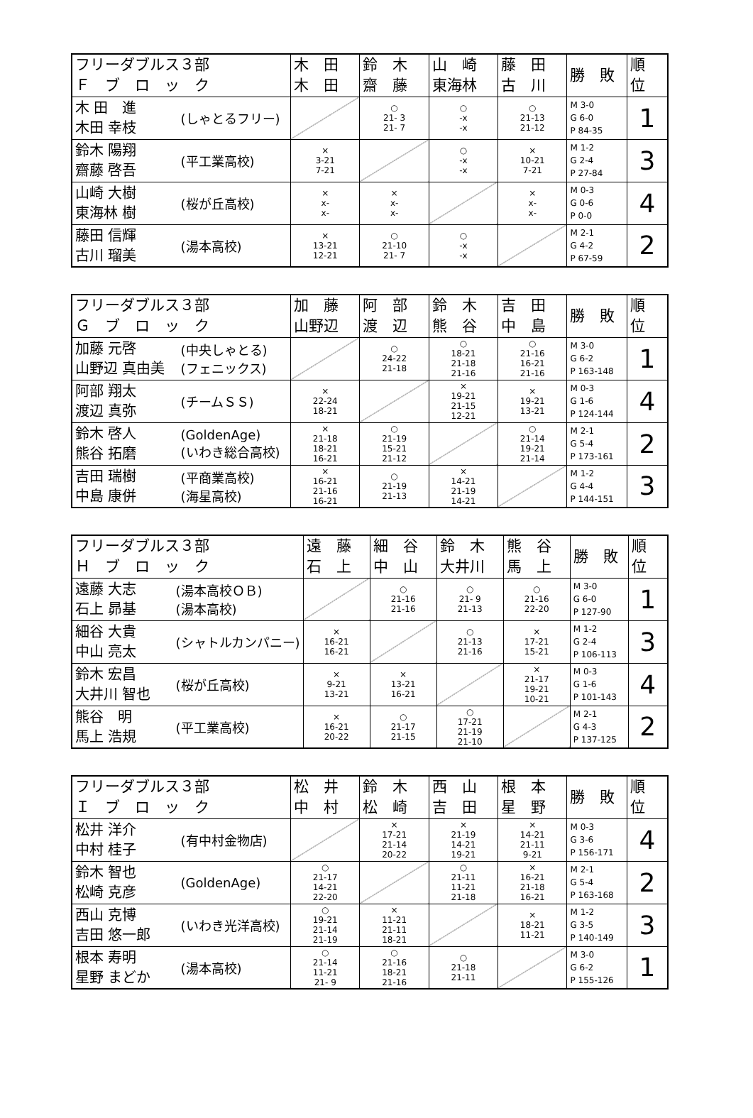| フリーダブルス３部 Ｆ ブ ロ ッ ク | | 木 田 木 田 | 鈴 木 齋 藤 | 山 崎 東海林 | 藤 田 古 川 | 勝 敗 | 順 位 |
| --- | --- | --- | --- | --- | --- | --- | --- |
| 木 田 進 木田 幸枝 | (しゃとるフリー) | | ○ 21- 3 21- 7 | ○ -x -x | ○ 21-13 21-12 | M 3-0 G 6-0 P 84-35 | 1 |
| 鈴木 陽翔 齋藤 啓吾 | (平工業高校) | × 3-21 7-21 | | ○ -x -x | × 10-21 7-21 | M 1-2 G 2-4 P 27-84 | 3 |
| 山崎 大樹 東海林 樹 | (桜が丘高校) | × x- x- | × x- x- | | × x- x- | M 0-3 G 0-6 P 0-0 | 4 |
| 藤田 信輝 古川 瑠美 | (湯本高校) | × 13-21 12-21 | ○ 21-10 21- 7 | ○ -x -x | | M 2-1 G 4-2 P 67-59 | 2 |
| フリーダブルス３部 Ｇ ブ ロ ッ ク | | 加 藤 山野辺 | 阿 部 渡 辺 | 鈴 木 熊 谷 | 吉 田 中 島 | 勝 敗 | 順 位 |
| --- | --- | --- | --- | --- | --- | --- | --- |
| 加藤 元啓 山野辺 真由美 | (中央しゃとる) (フェニックス) | | ○ 24-22 21-18 | ○ 18-21 21-18 21-16 | ○ 21-16 16-21 21-16 | M 3-0 G 6-2 P 163-148 | 1 |
| 阿部 翔太 渡辺 真弥 | (チームＳＳ) | × 22-24 18-21 | | × 19-21 21-15 12-21 | × 19-21 13-21 | M 0-3 G 1-6 P 124-144 | 4 |
| 鈴木 啓人 熊谷 拓磨 | (GoldenAge) (いわき総合高校) | × 21-18 18-21 16-21 | ○ 21-19 15-21 21-12 | | ○ 21-14 19-21 21-14 | M 2-1 G 5-4 P 173-161 | 2 |
| 吉田 瑞樹 中島 康併 | (平商業高校) (海星高校) | × 16-21 21-16 16-21 | ○ 21-19 21-13 | × 14-21 21-19 14-21 | | M 1-2 G 4-4 P 144-151 | 3 |
| フリーダブルス３部 Ｈ ブ ロ ッ ク | | 遠 藤 石 上 | 細 谷 中 山 | 鈴 木 大井川 | 熊 谷 馬 上 | 勝 敗 | 順 位 |
| --- | --- | --- | --- | --- | --- | --- | --- |
| 遠藤 大志 石上 昴基 | (湯本高校ＯＢ) (湯本高校) | | ○ 21-16 21-16 | ○ 21- 9 21-13 | ○ 21-16 22-20 | M 3-0 G 6-0 P 127-90 | 1 |
| 細谷 大貴 中山 亮太 | (シャトルカンパニー) | × 16-21 16-21 | | ○ 21-13 21-16 | × 17-21 15-21 | M 1-2 G 2-4 P 106-113 | 3 |
| 鈴木 宏昌 大井川 智也 | (桜が丘高校) | × 9-21 13-21 | × 13-21 16-21 | | × 21-17 19-21 10-21 | M 0-3 G 1-6 P 101-143 | 4 |
| 熊谷 明 馬上 浩規 | (平工業高校) | × 16-21 20-22 | ○ 21-17 21-15 | ○ 17-21 21-19 21-10 | | M 2-1 G 4-3 P 137-125 | 2 |
| フリーダブルス３部 Ｉ ブ ロ ッ ク | | 松 井 中 村 | 鈴 木 松 崎 | 西 山 吉 田 | 根 本 星 野 | 勝 敗 | 順 位 |
| --- | --- | --- | --- | --- | --- | --- | --- |
| 松井 洋介 中村 桂子 | (有中村金物店) | | × 17-21 21-14 20-22 | × 21-19 14-21 19-21 | × 14-21 21-11 9-21 | M 0-3 G 3-6 P 156-171 | 4 |
| 鈴木 智也 松崎 克彦 | (GoldenAge) | ○ 21-17 14-21 22-20 | | ○ 21-11 11-21 21-18 | × 16-21 21-18 16-21 | M 2-1 G 5-4 P 163-168 | 2 |
| 西山 克博 吉田 悠一郎 | (いわき光洋高校) | ○ 19-21 21-14 21-19 | × 11-21 21-11 18-21 | | × 18-21 11-21 | M 1-2 G 3-5 P 140-149 | 3 |
| 根本 寿明 星野 まどか | (湯本高校) | ○ 21-14 11-21 21- 9 | ○ 21-16 18-21 21-16 | ○ 21-18 21-11 | | M 3-0 G 6-2 P 155-126 | 1 |